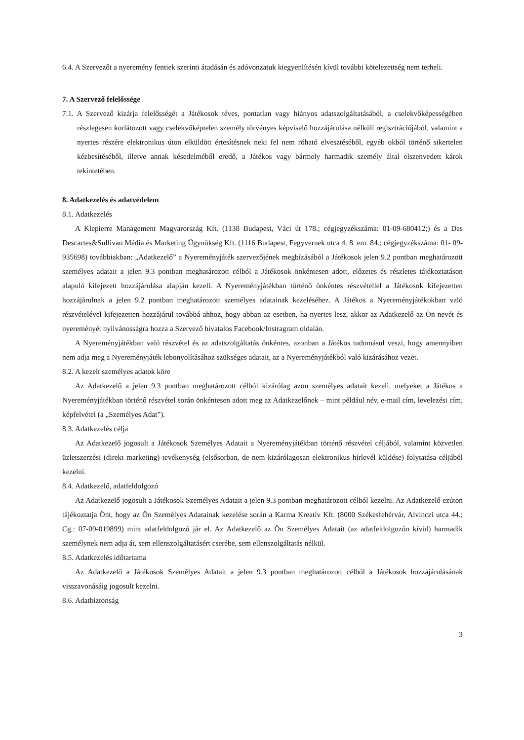6.4. A Szervezőt a nyeremény fentiek szerinti átadásán és adóvonzatuk kiegyenlítésén kívül további kötelezettség nem terheli.
7. A Szervező felelőssége
7.1. A Szervező kizárja felelősségét a Játékosok téves, pontatlan vagy hiányos adatszolgáltatásából, a cselekvőképességében részlegesen korlátozott vagy cselekvőképtelen személy törvényes képviselő hozzájárulása nélküli regisztrációjából, valamint a nyertes részére elektronikus úton elküldött értesítésnek neki fel nem róható elvesztéséből, egyéb okból történő sikertelen kézbesítéséből, illetve annak késedelméből eredő, a Játékos vagy bármely harmadik személy által elszenvedett károk tekintetében.
8. Adatkezelés és adatvédelem
8.1. Adatkezelés
A Klepierre Management Magyarország Kft. (1138 Budapest, Váci út 178.; cégjegyzékszáma: 01-09-680412;) és a Das Descartes&Sullivan Média és Marketing Ügynökség Kft. (1116 Budapest, Fegyvernek utca 4. 8. em. 84.; cégjegyzékszáma: 01- 09- 935698) továbbiakban: „Adatkezelő” a Nyereményjáték szervezőjének megbízásából a Játékosok jelen 9.2 pontban meghatározott személyes adatait a jelen 9.3 pontban meghatározott célból a Játékosok önkéntesen adott, előzetes és részletes tájékoztatáson alapuló kifejezett hozzájárulása alapján kezeli. A Nyereményjátékban történő önkéntes részvétellel a Játékosok kifejezetten hozzájárulnak a jelen 9.2 pontban meghatározott személyes adatainak kezeléséhez. A Játékos a Nyereményjátékokban való részvételével kifejezetten hozzájárul továbbá ahhoz, hogy abban az esetben, ha nyertes lesz, akkor az Adatkezelő az Ön nevét és nyereményét nyilvánosságra hozza a Szervező hivatalos Facebook/Instragram oldalán.
A Nyereményjátékban való részvétel és az adatszolgáltatás önkéntes, azonban a Játékos tudomásul veszi, hogy amennyiben nem adja meg a Nyereményjáték lebonyolításához szükséges adatait, az a Nyereményjátékból való kizárásához vezet.
8.2. A kezelt személyes adatok köre
Az Adatkezelő a jelen 9.3 pontban meghatározott célból kizárólag azon személyes adatait kezeli, melyeket a Játékos a Nyereményjátékban történő részvétel során önkéntesen adott meg az Adatkezelőnek – mint például név, e-mail cím, levelezési cím, képfelvétel (a „Személyes Adat”).
8.3. Adatkezelés célja
Az Adatkezelő jogosult a Játékosok Személyes Adatait a Nyereményjátékban történő részvétel céljából, valamint közvetlen üzletszerzési (direkt marketing) tevékenység (elsősorban, de nem kizárólagosan elektronikus hírlevél küldése) folytatása céljából kezelni.
8.4. Adatkezelő, adatfeldolgozó
Az Adatkezelő jogosult a Játékosok Személyes Adatait a jelen 9.3 pontban meghatározott célból kezelni. Az Adatkezelő ezúton tájékoztatja Önt, hogy az Ön Személyes Adatainak kezelése során a Karma Kreatív Kft. (8000 Székesfehérvár, Alvinczi utca 44.; Cg.: 07-09-019899) mint adatfeldolgozó jár el. Az Adatkezelő az Ön Személyes Adatait (az adatfeldolgozón kívül) harmadik személynek nem adja át, sem ellenszolgáltatásért cserébe, sem ellenszolgáltatás nélkül.
8.5. Adatkezelés időtartama
Az Adatkezelő a Játékosok Személyes Adatait a jelen 9.3 pontban meghatározott célból a Játékosok hozzájárulásának visszavonásáig jogosult kezelni.
8.6. Adatbiztonság
3